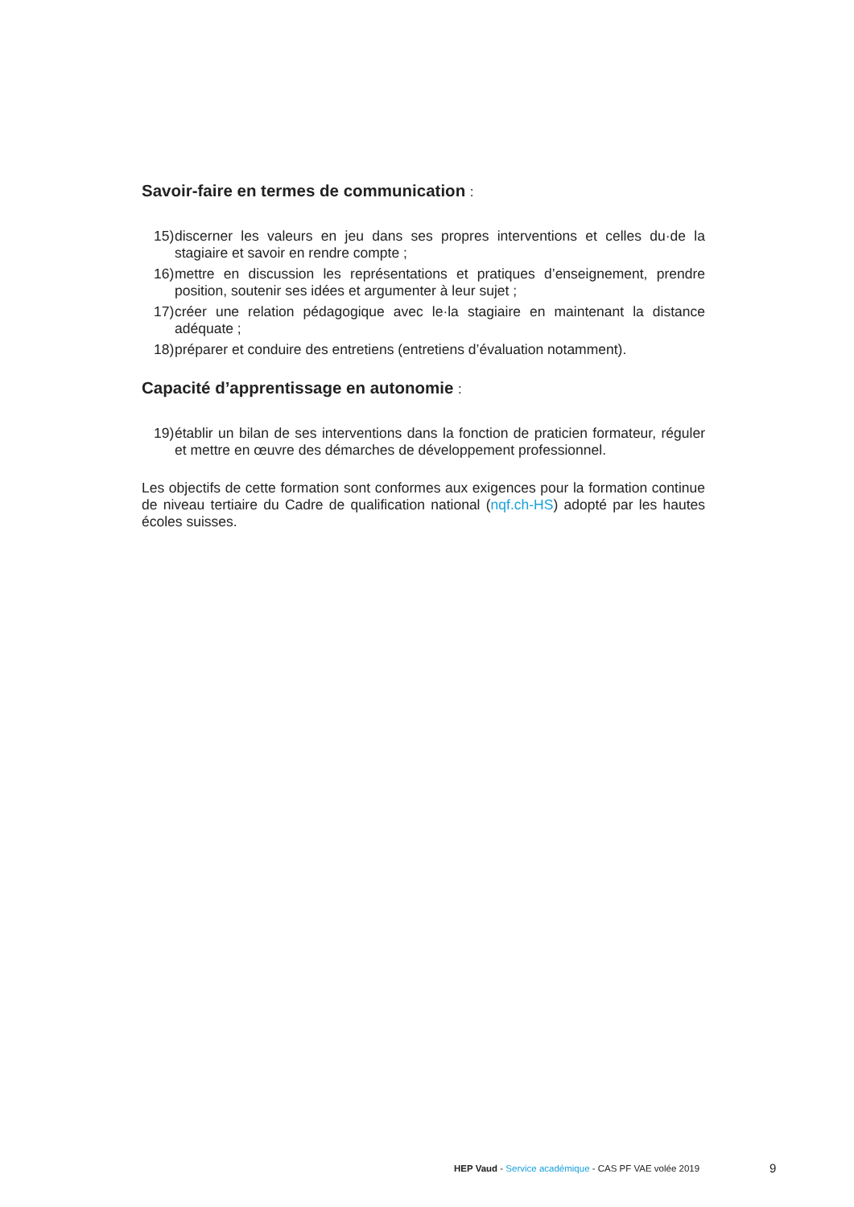Savoir-faire en termes de communication :
15) discerner les valeurs en jeu dans ses propres interventions et celles du·de la stagiaire et savoir en rendre compte ;
16) mettre en discussion les représentations et pratiques d’enseignement, prendre position, soutenir ses idées et argumenter à leur sujet ;
17) créer une relation pédagogique avec le·la stagiaire en maintenant la distance adéquate ;
18) préparer et conduire des entretiens (entretiens d’évaluation notamment).
Capacité d’apprentissage en autonomie :
19) établir un bilan de ses interventions dans la fonction de praticien formateur, réguler et mettre en œuvre des démarches de développement professionnel.
Les objectifs de cette formation sont conformes aux exigences pour la formation continue de niveau tertiaire du Cadre de qualification national (nqf.ch-HS) adopté par les hautes écoles suisses.
HEP Vaud - Service académique - CAS PF VAE volée 2019
9